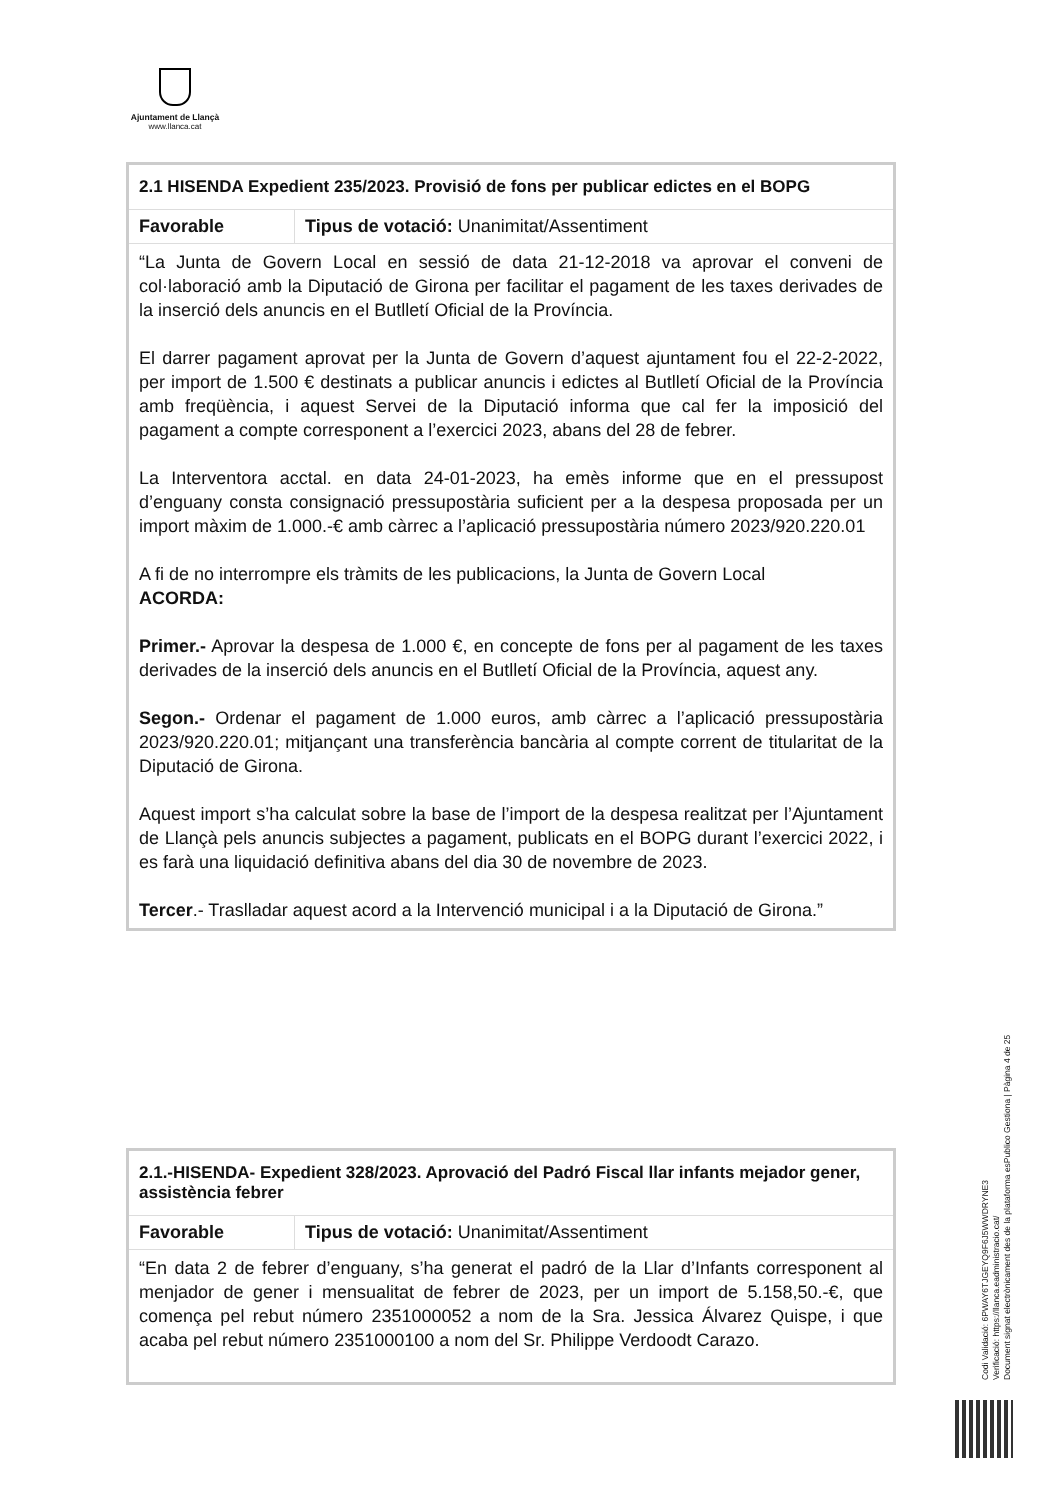Ajuntament de Llançà
www.llanca.cat
| 2.1 HISENDA Expedient 235/2023. Provisió de fons per publicar edictes en el BOPG | |
| Favorable | Tipus de votació: Unanimitat/Assentiment |
| “La Junta de Govern Local en sessió de data 21-12-2018 va aprovar el conveni de col·laboració amb la Diputació de Girona per facilitar el pagament de les taxes derivades de la inserció dels anuncis en el Butlletí Oficial de la Província. El darrer pagament aprovat per la Junta de Govern d’aquest ajuntament fou el 22-2-2022, per import de 1.500 € destinats a publicar anuncis i edictes al Butlletí Oficial de la Província amb freqüència, i aquest Servei de la Diputació informa que cal fer la imposició del pagament a compte corresponent a l’exercici 2023, abans del 28 de febrer. La Interventora acctal. en data 24-01-2023, ha emès informe que en el pressupost d’enguany consta consignació pressupostària suficient per a la despesa proposada per un import màxim de 1.000.-€ amb càrrec a l’aplicació pressupostària número 2023/920.220.01 A fi de no interrompre els tràmits de les publicacions, la Junta de Govern Local ACORDA: Primer.- Aprovar la despesa de 1.000 €, en concepte de fons per al pagament de les taxes derivades de la inserció dels anuncis en el Butlletí Oficial de la Província, aquest any. Segon.- Ordenar el pagament de 1.000 euros, amb càrrec a l’aplicació pressupostària 2023/920.220.01; mitjançant una transferència bancària al compte corrent de titularitat de la Diputació de Girona. Aquest import s’ha calculat sobre la base de l’import de la despesa realitzat per l’Ajuntament de Llançà pels anuncis subjectes a pagament, publicats en el BOPG durant l’exercici 2022, i es farà una liquidació definitiva abans del dia 30 de novembre de 2023. Tercer .- Traslladar aquest acord a la Intervenció municipal i a la Diputació de Girona.” | |
| 2.1.-HISENDA- Expedient 328/2023. Aprovació del Padró Fiscal llar infants mejador gener, assistència febrer | |
| Favorable | Tipus de votació: Unanimitat/Assentiment |
| “En data 2 de febrer d’enguany, s’ha generat el padró de la Llar d’Infants corresponent al menjador de gener i mensualitat de febrer de 2023, per un import de 5.158,50.-€, que comença pel rebut número 2351000052 a nom de la Sra. Jessica Álvarez Quispe, i que acaba pel rebut número 2351000100 a nom del Sr. Philippe Verdoodt Carazo. | |
Codi Validació: 6PWAY6TJGEYQ9F6J5WWDRYNE3
Verificació: https://llanca.eadministracio.cat/
Document signat electrònicament des de la plataforma esPublico Gestiona | Pàgina 4 de 25